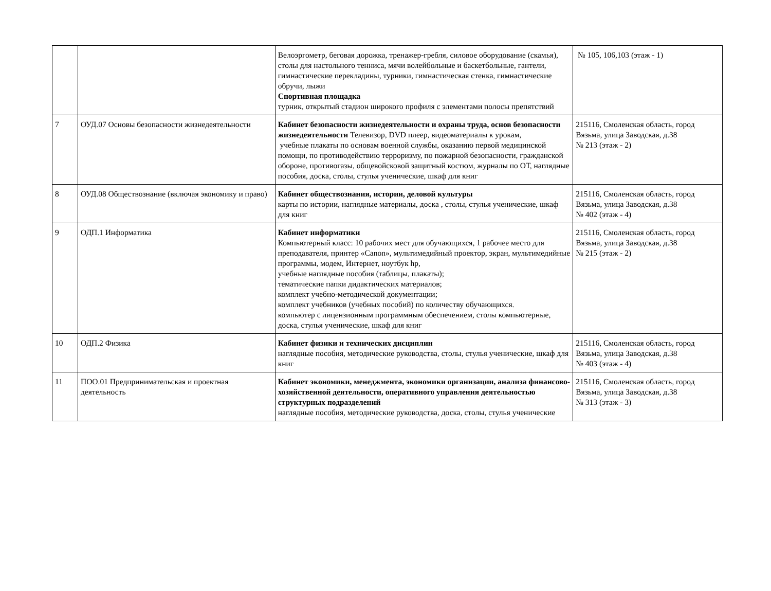| | | Велоэргометр, беговая дорожка, тренажер-гребля, силовое оборудование (скамья), столы для настольного тенниса, мячи волейбольные и баскетбольные, гантели, гимнастические перекладины, турники, гимнастическая стенка, гимнастические обручи, лыжи Спортивная площадка турник, открытый стадион широкого профиля с элементами полосы препятствий | № 105, 106,103 (этаж - 1) |
| 7 | ОУД.07 Основы безопасности жизнедеятельности | Кабинет безопасности жизнедеятельности и охраны труда, основ безопасности жизнедеятельности Телевизор, DVD плеер, видеоматериалы к урокам, учебные плакаты по основам военной службы, оказанию первой медицинской помощи, по противодействию терроризму, по пожарной безопасности, гражданской обороне, противогазы, общевойсковой защитный костюм, журналы по ОТ, наглядные пособия, доска, столы, стулья ученические, шкаф для книг | 215116, Смоленская область, город Вязьма, улица Заводская, д.38 № 213 (этаж - 2) |
| 8 | ОУД.08 Обществознание (включая экономику и право) | Кабинет обществознания, истории, деловой культуры карты по истории, наглядные материалы, доска , столы, стулья ученические, шкаф для книг | 215116, Смоленская область, город Вязьма, улица Заводская, д.38 № 402 (этаж - 4) |
| 9 | ОДП.1 Информатика | Кабинет информатики Компьютерный класс: 10 рабочих мест для обучающихся, 1 рабочее место для преподавателя, принтер «Canon», мультимедийный проектор, экран, мультимедийные программы, модем, Интернет, ноутбук hp, учебные наглядные пособия (таблицы, плакаты); тематические папки дидактических материалов; комплект учебно-методической документации; комплект учебников (учебных пособий) по количеству обучающихся. компьютер с лицензионным программным обеспечением, столы компьютерные, доска, стулья ученические, шкаф для книг | 215116, Смоленская область, город Вязьма, улица Заводская, д.38 № 215 (этаж - 2) |
| 10 | ОДП.2 Физика | Кабинет физики и технических дисциплин наглядные пособия, методические руководства, столы, стулья ученические, шкаф для книг | 215116, Смоленская область, город Вязьма, улица Заводская, д.38 № 403 (этаж - 4) |
| 11 | ПОО.01 Предпринимательская и проектная деятельность | Кабинет экономики, менеджмента, экономики организации, анализа финансово-хозяйственной деятельности, оперативного управления деятельностью структурных подразделений наглядные пособия, методические руководства, доска, столы, стулья ученические | 215116, Смоленская область, город Вязьма, улица Заводская, д.38 № 313 (этаж - 3) |